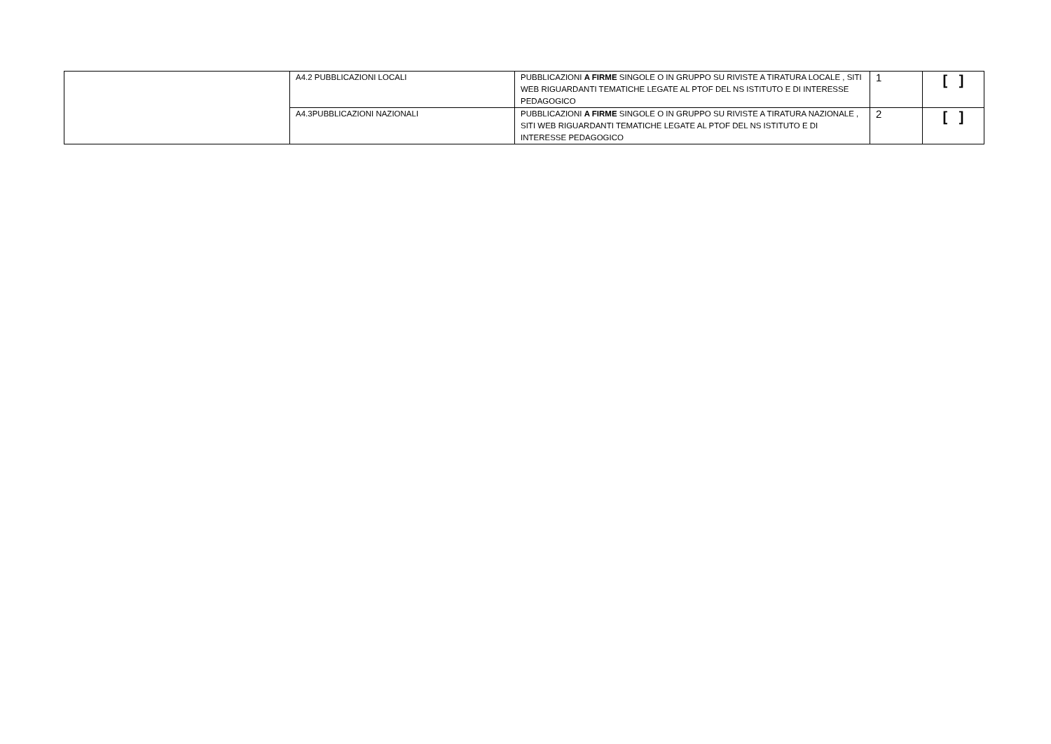| | A4.2 PUBBLICAZIONI LOCALI | PUBBLICAZIONI A FIRME SINGOLE O IN GRUPPO SU RIVISTE A TIRATURA LOCALE , SITI WEB RIGUARDANTI TEMATICHE LEGATE AL PTOF DEL NS ISTITUTO E DI INTERESSE PEDAGOGICO | 1 | [ ] |
| | A4.3PUBBLICAZIONI NAZIONALI | PUBBLICAZIONI A FIRME SINGOLE O IN GRUPPO SU RIVISTE A TIRATURA NAZIONALE , SITI WEB RIGUARDANTI TEMATICHE LEGATE AL PTOF DEL NS ISTITUTO E DI INTERESSE PEDAGOGICO | 2 | [ ] |